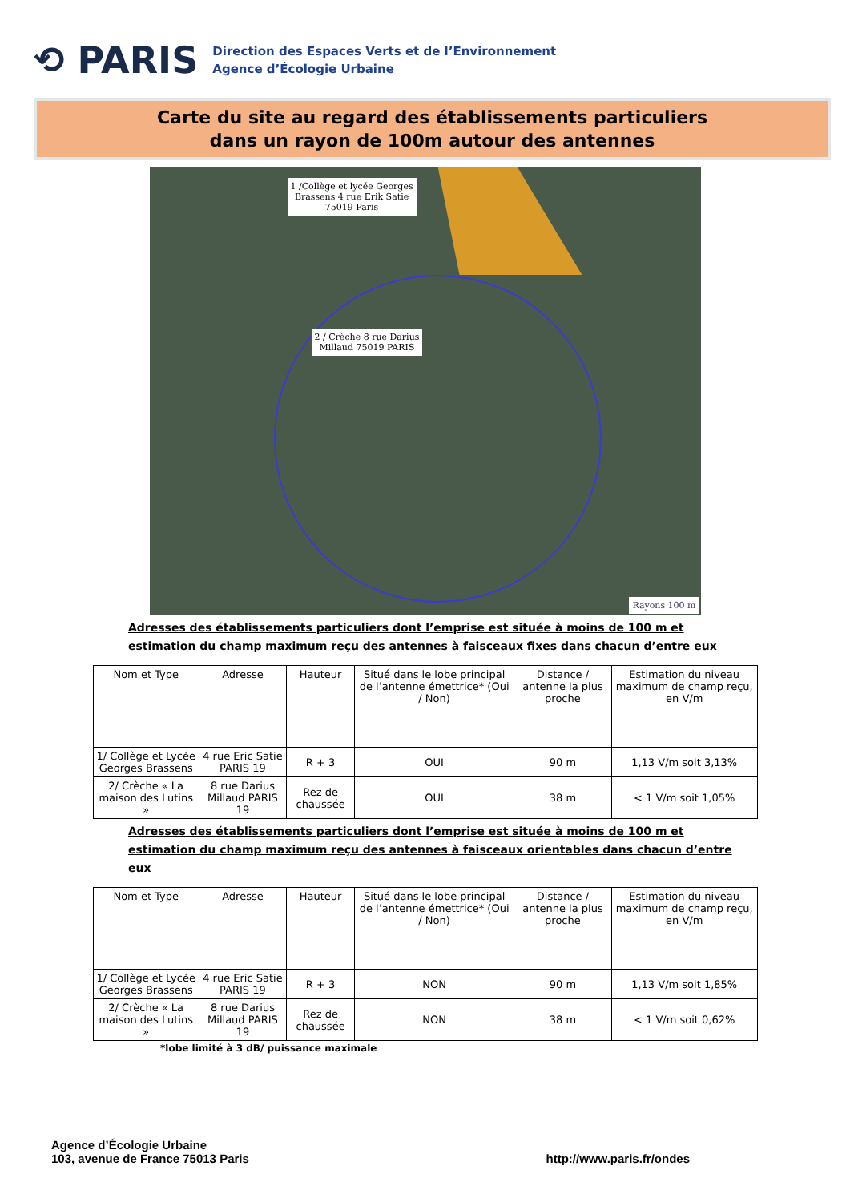⟲ PARIS
Direction des Espaces Verts et de l’Environnement
Agence d’Écologie Urbaine
Carte du site au regard des établissements particuliers
dans un rayon de 100m autour des antennes
1 /Collège et lycée Georges
Brassens 4 rue Erik Satie
75019 Paris
2 / Crèche 8 rue Darius
Millaud 75019 PARIS
Rayons 100 m
Adresses des établissements particuliers dont l’emprise est située à moins de 100 m et estimation du champ maximum reçu des antennes à faisceaux fixes dans chacun d’entre eux
| Nom et Type | Adresse | Hauteur | Situé dans le lobe principal de l’antenne émettrice* (Oui / Non) | Distance / antenne la plus proche | Estimation du niveau maximum de champ reçu, en V/m |
| --- | --- | --- | --- | --- | --- |
| 1/ Collège et Lycée Georges Brassens | 4 rue Eric Satie PARIS 19 | R + 3 | OUI | 90 m | 1,13 V/m soit 3,13% |
| 2/ Crèche « La maison des Lutins » | 8 rue Darius Millaud PARIS 19 | Rez de chaussée | OUI | 38 m | < 1 V/m soit 1,05% |
Adresses des établissements particuliers dont l’emprise est située à moins de 100 m et estimation du champ maximum reçu des antennes à faisceaux orientables dans chacun d’entre eux
| Nom et Type | Adresse | Hauteur | Situé dans le lobe principal de l’antenne émettrice* (Oui / Non) | Distance / antenne la plus proche | Estimation du niveau maximum de champ reçu, en V/m |
| --- | --- | --- | --- | --- | --- |
| 1/ Collège et Lycée Georges Brassens | 4 rue Eric Satie PARIS 19 | R + 3 | NON | 90 m | 1,13 V/m soit 1,85% |
| 2/ Crèche « La maison des Lutins » | 8 rue Darius Millaud PARIS 19 | Rez de chaussée | NON | 38 m | < 1 V/m soit 0,62% |
*lobe limité à 3 dB/ puissance maximale
Agence d’Écologie Urbaine
103, avenue de France 75013 Paris
http://www.paris.fr/ondes